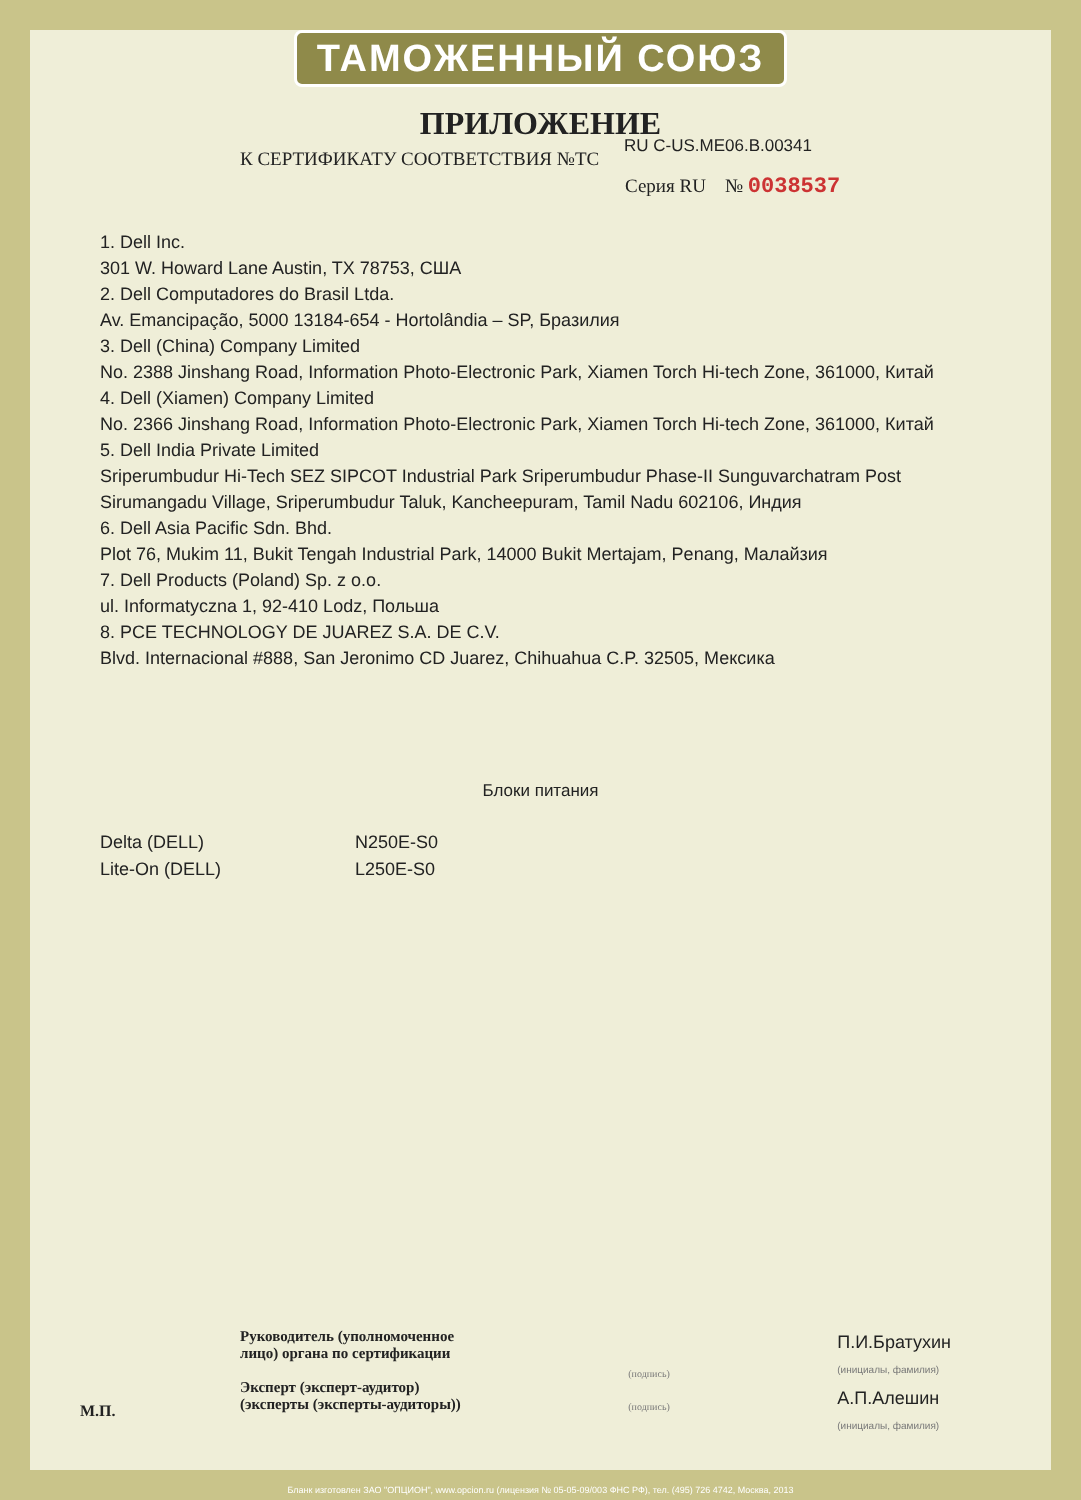ТАМОЖЕННЫЙ СОЮЗ
ПРИЛОЖЕНИЕ
К СЕРТИФИКАТУ СООТВЕТСТВИЯ №ТС RU C-US.ME06.B.00341
Серия RU № 0038537
1. Dell Inc.
301 W. Howard Lane Austin, TX 78753, США
2. Dell Computadores do Brasil Ltda.
Av. Emancipação, 5000 13184-654 - Hortolândia – SP, Бразилия
3. Dell (China) Company Limited
No. 2388 Jinshang Road, Information Photo-Electronic Park, Xiamen Torch Hi-tech Zone, 361000, Китай
4. Dell (Xiamen) Company Limited
No. 2366 Jinshang Road, Information Photo-Electronic Park, Xiamen Torch Hi-tech Zone, 361000, Китай
5. Dell India Private Limited
Sriperumbudur Hi-Tech SEZ SIPCOT Industrial Park Sriperumbudur Phase-II Sunguvarchatram Post
Sirumangadu Village, Sriperumbudur Taluk, Kancheepuram, Tamil Nadu 602106, Индия
6. Dell Asia Pacific Sdn. Bhd.
Plot 76, Mukim 11, Bukit Tengah Industrial Park, 14000 Bukit Mertajam, Penang, Малайзия
7. Dell Products (Poland) Sp. z o.o.
ul. Informatyczna 1, 92-410 Lodz, Польша
8. PCE TECHNOLOGY DE JUAREZ S.A. DE C.V.
Blvd. Internacional #888, San Jeronimo CD Juarez, Chihuahua C.P. 32505, Мексика
Блоки питания
Delta (DELL)
Lite-On (DELL)
N250E-S0
L250E-S0
М.П.
Руководитель (уполномоченное
лицо) органа по сертификации
Эксперт (эксперт-аудитор)
(эксперты (эксперты-аудиторы))
(подпись)
(подпись)
П.И.Братухин
(инициалы, фамилия)
А.П.Алешин
(инициалы, фамилия)
Бланк изготовлен ЗАО "ОПЦИОН", www.opcion.ru (лицензия № 05-05-09/003 ФНС РФ), тел. (495) 726 4742, Москва, 2013